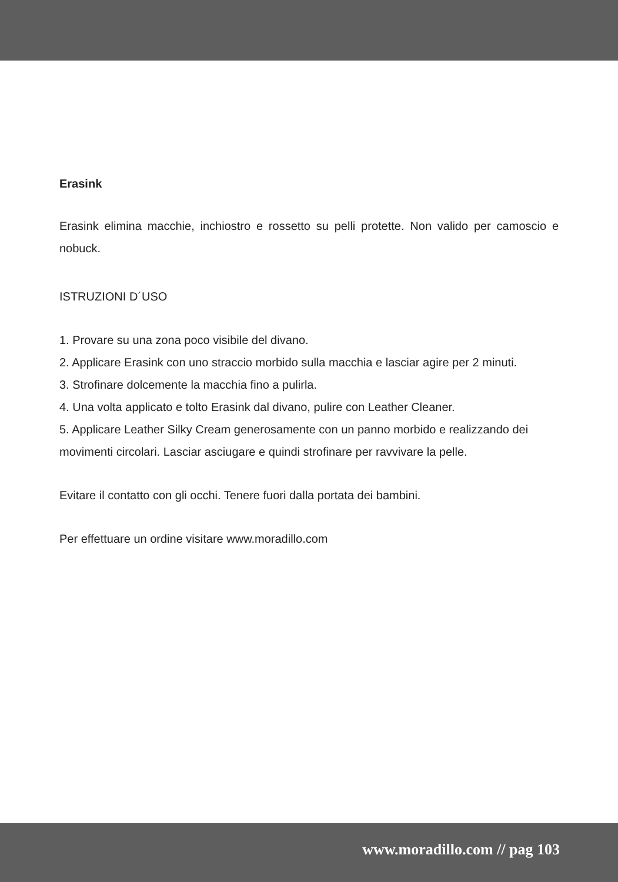Erasink
Erasink elimina macchie, inchiostro e rossetto su pelli protette. Non valido per camoscio e nobuck.
ISTRUZIONI D´USO
1. Provare su una zona poco visibile del divano.
2. Applicare Erasink con uno straccio morbido sulla macchia e lasciar agire per 2 minuti.
3. Strofinare dolcemente la macchia fino a pulirla.
4. Una volta applicato e tolto Erasink dal divano, pulire con Leather Cleaner.
5. Applicare Leather Silky Cream generosamente con un panno morbido e realizzando dei movimenti circolari. Lasciar asciugare e quindi strofinare per ravvivare la pelle.
Evitare il contatto con gli occhi. Tenere fuori dalla portata dei bambini.
Per effettuare un ordine visitare www.moradillo.com
www.moradillo.com // pag 103